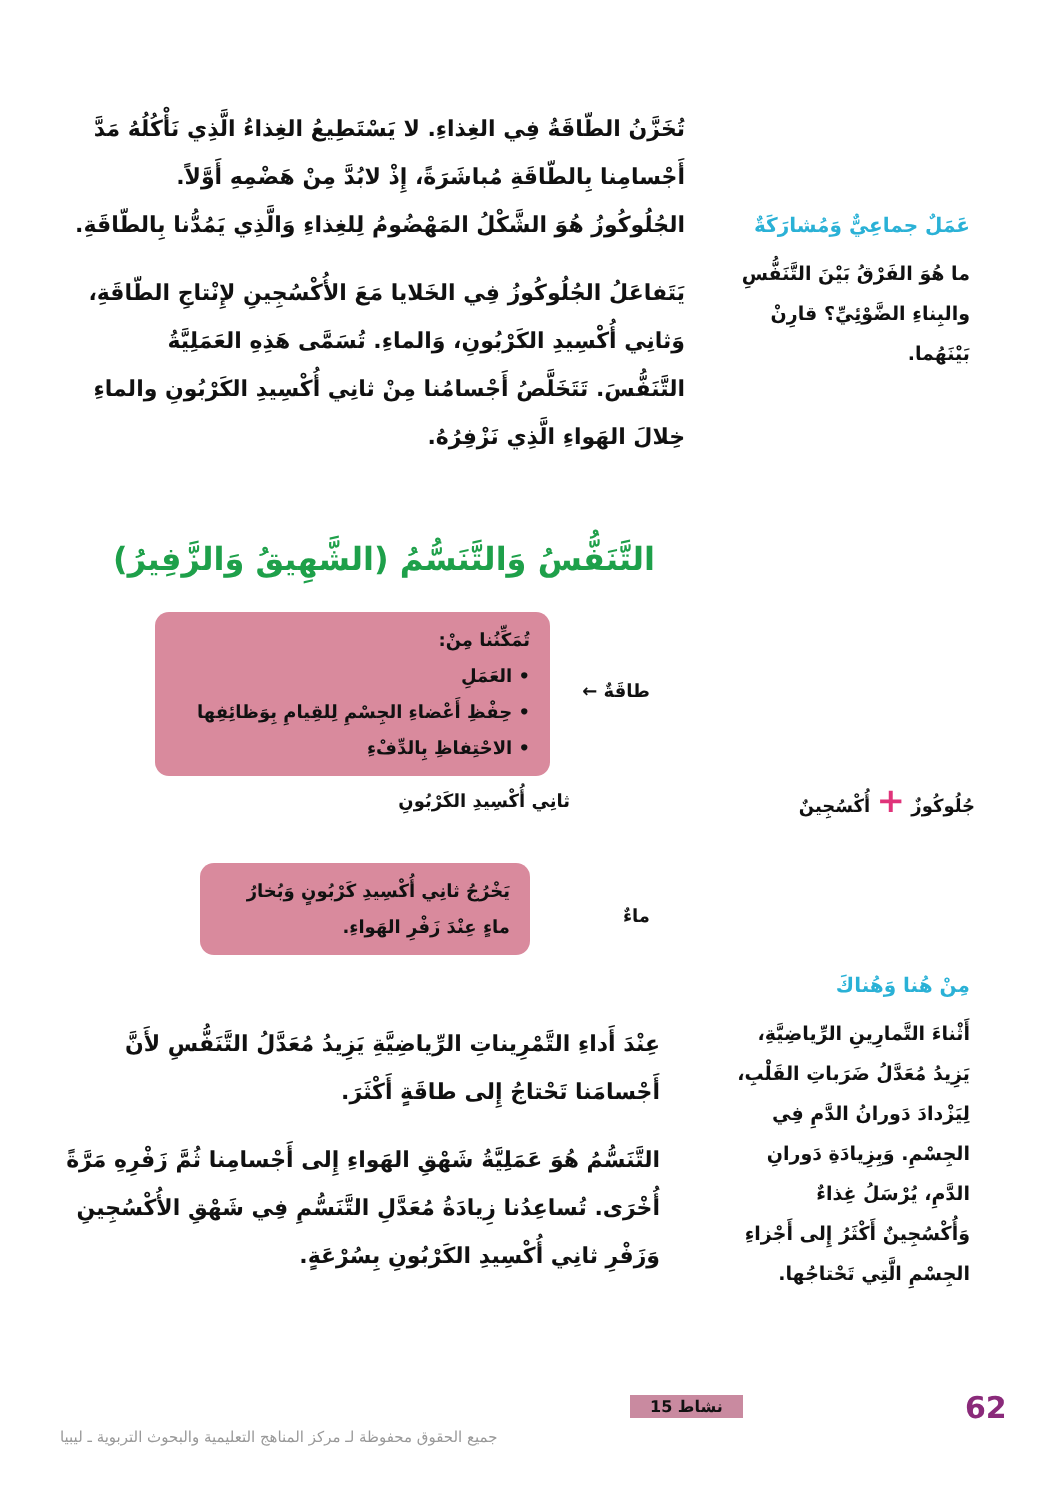عَمَلٌ جماعِيٌّ وَمُشارَكَةٌ
ما هُوَ الفَرْقُ بَيْنَ التَّنَفُّسِ والبِناءِ الضَّوْئِيِّ؟ قارِنْ بَيْنَهُما.
تُخَزَّنُ الطّاقَةُ فِي الغِذاءِ. لا يَسْتَطِيعُ الغِذاءُ الَّذِي نَأْكُلُهُ مَدَّ أَجْسامِنا بِالطّاقَةِ مُباشَرَةً، إِذْ لابُدَّ مِنْ هَضْمِهِ أَوَّلاً. الجُلُوكُوزُ هُوَ الشَّكْلُ المَهْضُومُ لِلغِذاءِ وَالَّذِي يَمُدُّنا بِالطّاقَةِ.
يَتَفاعَلُ الجُلُوكُوزُ فِي الخَلايا مَعَ الأُكْسُجِينِ لإِنْتاجِ الطّاقَةِ، وَثانِي أُكْسِيدِ الكَرْبُونِ، وَالماءِ. تُسَمَّى هَذِهِ العَمَلِيَّةُ التَّنَفُّسَ. تَتَخَلَّصُ أَجْسامُنا مِنْ ثانِي أُكْسِيدِ الكَرْبُونِ والماءِ خِلالَ الهَواءِ الَّذِي نَزْفِرُهُ.
التَّنَفُّسُ وَالتَّنَسُّمُ (الشَّهِيقُ وَالزَّفِيرُ)
تُمَكِّنُنا مِنْ:
• العَمَلِ
• حِفْظِ أَعْضاءِ الجِسْمِ لِلقِيامِ بِوَظائِفِها
• الاحْتِفاظِ بِالدِّفْءِ
طاقَةٌ ←
جُلُوكُوزٌ + أُكْسُجِينٌ ثانِي أُكْسِيدِ الكَرْبُونِ
يَخْرُجُ ثانِي أُكْسِيدِ كَرْبُونٍ وَبُخارُ ماءٍ عِنْدَ زَفْرِ الهَواءِ.
ماءٌ
مِنْ هُنا وَهُناكَ
أَثْناءَ التَّمارِينِ الرِّياضِيَّةِ، يَزِيدُ مُعَدَّلُ ضَرَباتِ القَلْبِ، لِيَزْدادَ دَورانُ الدَّمِ فِي الجِسْمِ. وَبِزِيادَةِ دَورانِ الدَّمِ، يُرْسَلُ غِذاءٌ وَأُكْسُجِينٌ أَكْثَرُ إِلى أَجْزاءِ الجِسْمِ الَّتِي تَحْتاجُها.
عِنْدَ أَداءِ التَّمْرِيناتِ الرِّياضِيَّةِ يَزِيدُ مُعَدَّلُ التَّنَفُّسِ لأَنَّ أَجْسامَنا تَحْتاجُ إِلى طاقَةٍ أَكْثَرَ.
التَّنَسُّمُ هُوَ عَمَلِيَّةُ شَهْقِ الهَواءِ إِلى أَجْسامِنا ثُمَّ زَفْرِهِ مَرَّةً أُخْرَى. تُساعِدُنا زِيادَةُ مُعَدَّلِ التَّنَسُّمِ فِي شَهْقِ الأُكْسُجِينِ وَزَفْرِ ثانِي أُكْسِيدِ الكَرْبُونِ بِسُرْعَةٍ.
نشاط 15 62
جميع الحقوق محفوظة لـ مركز المناهج التعليمية والبحوث التربوية ـ ليبيا